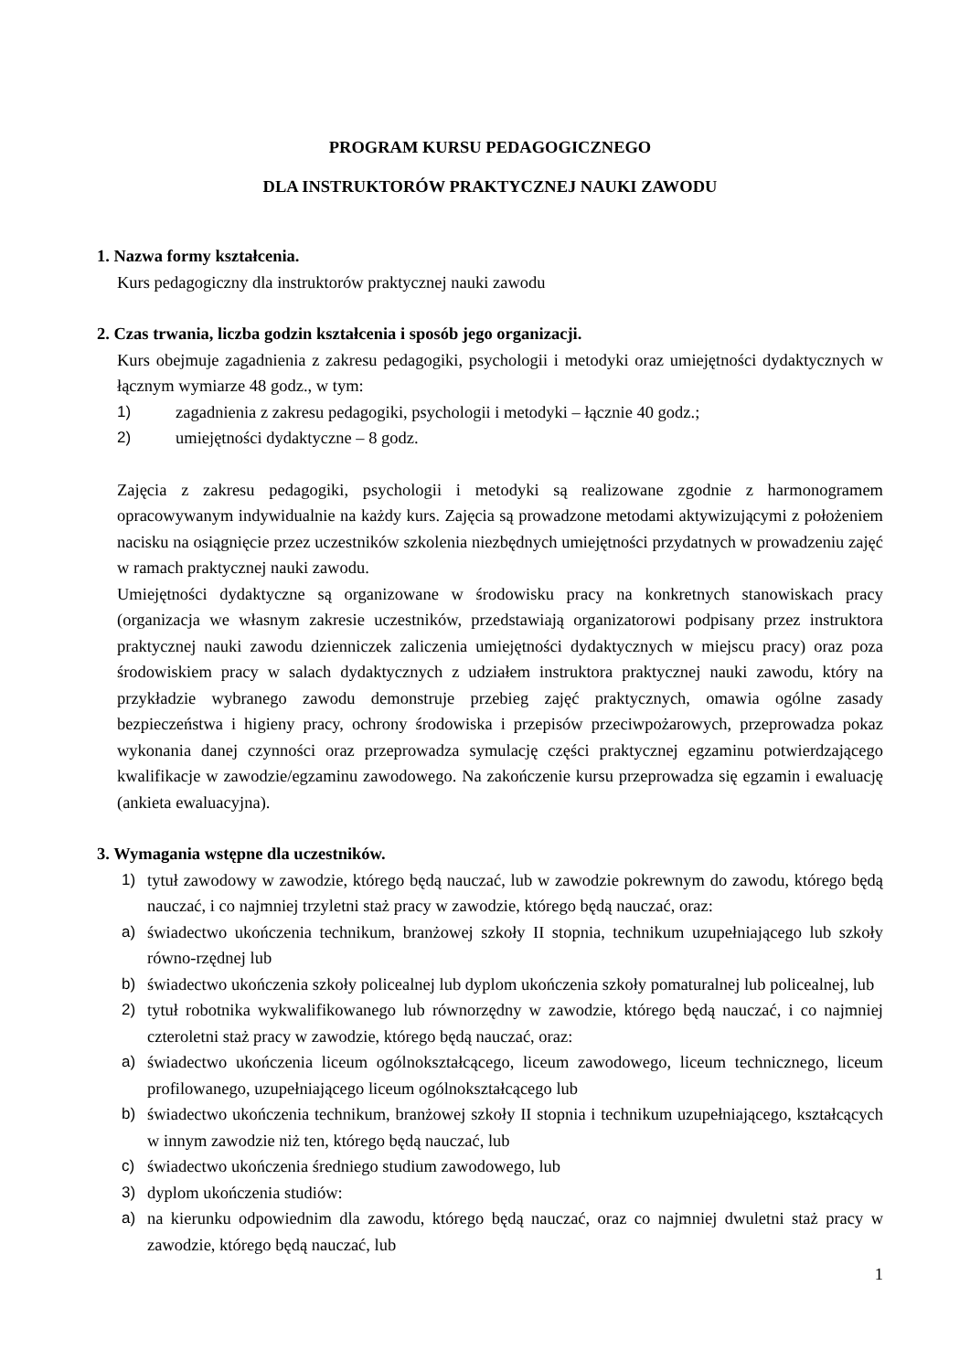PROGRAM KURSU PEDAGOGICZNEGO
DLA INSTRUKTORÓW PRAKTYCZNEJ NAUKI ZAWODU
1. Nazwa formy kształcenia.
Kurs pedagogiczny dla instruktorów praktycznej nauki zawodu
2. Czas trwania, liczba godzin kształcenia i sposób jego organizacji.
Kurs obejmuje zagadnienia z zakresu pedagogiki, psychologii i metodyki oraz umiejętności dydaktycznych w łącznym wymiarze 48 godz., w tym:
1) zagadnienia z zakresu pedagogiki, psychologii i metodyki – łącznie 40 godz.;
2) umiejętności dydaktyczne – 8 godz.
Zajęcia z zakresu pedagogiki, psychologii i metodyki są realizowane zgodnie z harmonogramem opracowywanym indywidualnie na każdy kurs. Zajęcia są prowadzone metodami aktywizującymi z położeniem nacisku na osiągnięcie przez uczestników szkolenia niezbędnych umiejętności przydatnych w prowadzeniu zajęć w ramach praktycznej nauki zawodu.
Umiejętności dydaktyczne są organizowane w środowisku pracy na konkretnych stanowiskach pracy (organizacja we własnym zakresie uczestników, przedstawiają organizatorowi podpisany przez instruktora praktycznej nauki zawodu dzienniczek zaliczenia umiejętności dydaktycznych w miejscu pracy) oraz poza środowiskiem pracy w salach dydaktycznych z udziałem instruktora praktycznej nauki zawodu, który na przykładzie wybranego zawodu demonstruje przebieg zajęć praktycznych, omawia ogólne zasady bezpieczeństwa i higieny pracy, ochrony środowiska i przepisów przeciwpożarowych, przeprowadza pokaz wykonania danej czynności oraz przeprowadza symulację części praktycznej egzaminu potwierdzającego kwalifikacje w zawodzie/egzaminu zawodowego. Na zakończenie kursu przeprowadza się egzamin i ewaluację (ankieta ewaluacyjna).
3. Wymagania wstępne dla uczestników.
1) tytuł zawodowy w zawodzie, którego będą nauczać, lub w zawodzie pokrewnym do zawodu, którego będą nauczać, i co najmniej trzyletni staż pracy w zawodzie, którego będą nauczać, oraz:
a) świadectwo ukończenia technikum, branżowej szkoły II stopnia, technikum uzupełniającego lub szkoły równo-rzędnej lub
b) świadectwo ukończenia szkoły policealnej lub dyplom ukończenia szkoły pomaturalnej lub policealnej, lub
2) tytuł robotnika wykwalifikowanego lub równorzędny w zawodzie, którego będą nauczać, i co najmniej czteroletni staż pracy w zawodzie, którego będą nauczać, oraz:
a) świadectwo ukończenia liceum ogólnokształcącego, liceum zawodowego, liceum technicznego, liceum profilowanego, uzupełniającego liceum ogólnokształcącego lub
b) świadectwo ukończenia technikum, branżowej szkoły II stopnia i technikum uzupełniającego, kształcących w innym zawodzie niż ten, którego będą nauczać, lub
c) świadectwo ukończenia średniego studium zawodowego, lub
3) dyplom ukończenia studiów:
a) na kierunku odpowiednim dla zawodu, którego będą nauczać, oraz co najmniej dwuletni staż pracy w zawodzie, którego będą nauczać, lub
1